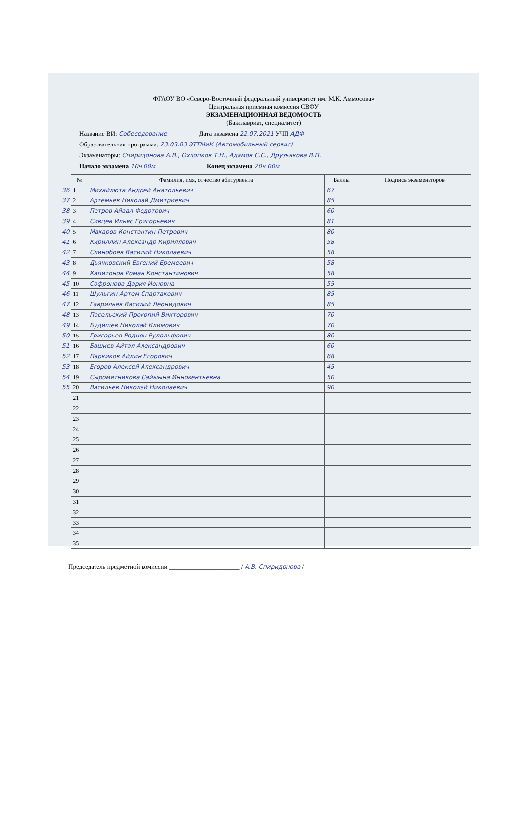ФГАОУ ВО «Северо-Восточный федеральный университет им. М.К. Аммосова»
Центральная приемная комиссия СВФУ
ЭКЗАМЕНАЦИОННАЯ ВЕДОМОСТЬ
(Бакалавриат, специалитет)
Название ВИ: Собеседование Дата экзамена 22.07.2021 УЧП АДФ
Образовательная программа: 23.03.03 ЭТТМиК (Автомобильный сервис)
Экзаменаторы: Спиридонова А.В., Охлопков Т.Н., Адамов С.С., Друзьякова В.П.
Начало экзамена 10ч 00м Конец экзамена 20ч 00м
| | № | Фамилия, имя, отчество абитуриента | Баллы | Подпись экзаменаторов |
| --- | --- | --- | --- | --- |
| 36 | 1 | Михайлюта Андрей Анатольевич | 67 | |
| 37 | 2 | Артемьев Николай Дмитриевич | 85 | |
| 38 | 3 | Петров Айаал Федотович | 60 | |
| 39 | 4 | Сивцев Ильяс Григорьевич | 81 | |
| 40 | 5 | Макаров Константин Петрович | 80 | |
| 41 | 6 | Кириллин Александр Кириллович | 58 | |
| 42 | 7 | Слинобоев Василий Николаевич | 58 | |
| 43 | 8 | Дьячковский Евгений Еремеевич | 58 | |
| 44 | 9 | Капитонов Роман Константинович | 58 | |
| 45 | 10 | Софронова Дария Ионовна | 55 | |
| 46 | 11 | Шульгин Артем Спартакович | 85 | |
| 47 | 12 | Гаврильев Василий Леонидович | 85 | |
| 48 | 13 | Посельский Прокопий Викторович | 70 | |
| 49 | 14 | Будищев Николай Климович | 70 | |
| 50 | 15 | Григорьев Родион Рудольфович | 80 | |
| 51 | 16 | Башиев Айтал Александрович | 60 | |
| 52 | 17 | Паркиков Айдин Егорович | 68 | |
| 53 | 18 | Егоров Алексей Александрович | 45 | |
| 54 | 19 | Сыромятникова Сайыына Иннокентьевна | 50 | |
| 55 | 20 | Васильев Николай Николаевич | 90 | |
| | 21 | | | |
| | 22 | | | |
| | 23 | | | |
| | 24 | | | |
| | 25 | | | |
| | 26 | | | |
| | 27 | | | |
| | 28 | | | |
| | 29 | | | |
| | 30 | | | |
| | 31 | | | |
| | 32 | | | |
| | 33 | | | |
| | 34 | | | |
| | 35 | | | |
Председатель предметной комиссии ______________________ / А.В. Спиридонова /